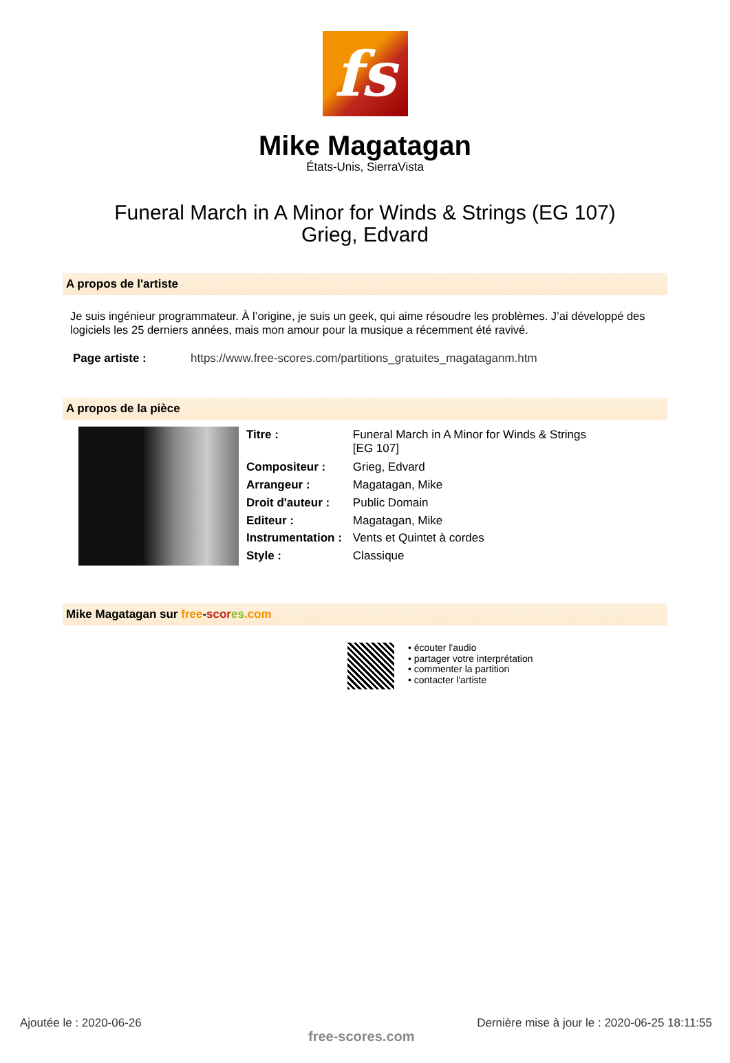fs
Mike Magatagan
États-Unis, SierraVista
Funeral March in A Minor for Winds & Strings (EG 107)
Grieg, Edvard
A propos de l'artiste
Je suis ingénieur programmateur. À l’origine, je suis un geek, qui aime résoudre les problèmes. J’ai développé des logiciels les 25 derniers années, mais mon amour pour la musique a récemment été ravivé.
| Page artiste : | https://www.free-scores.com/partitions_gratuites_magataganm.htm |
A propos de la pièce
| Titre : | Funeral March in A Minor for Winds & Strings [EG 107] |
| Compositeur : | Grieg, Edvard |
| Arrangeur : | Magatagan, Mike |
| Droit d'auteur : | Public Domain |
| Editeur : | Magatagan, Mike |
| Instrumentation : | Vents et Quintet à cordes |
| Style : | Classique |
Mike Magatagan sur free-scor es.com
• écouter l'audio
• partager votre interprétation
• commenter la partition
• contacter l'artiste
Ajoutée le : 2020-06-26
free-scores.com
Dernière mise à jour le : 2020-06-25 18:11:55